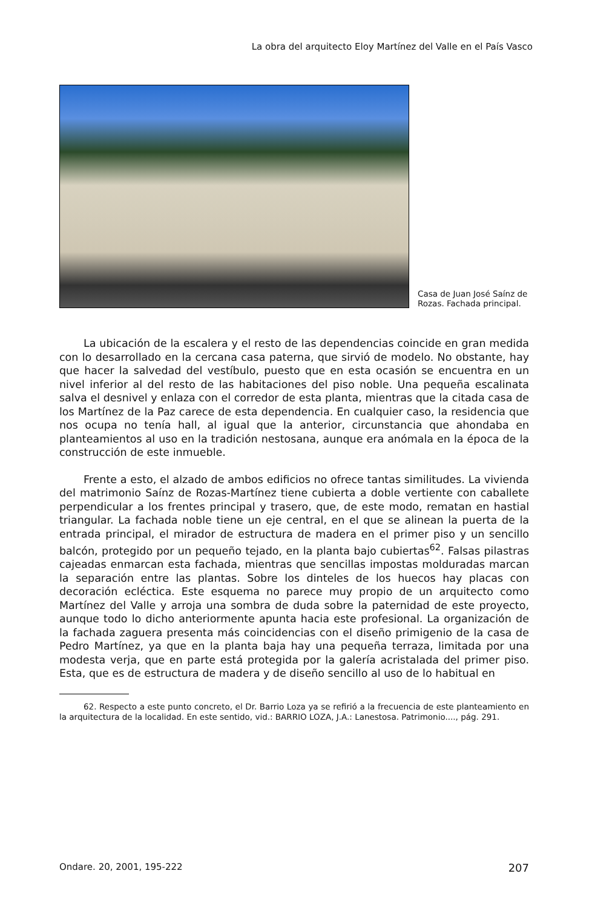La obra del arquitecto Eloy Martínez del Valle en el País Vasco
Casa de Juan José Saínz de Rozas. Fachada principal.
La ubicación de la escalera y el resto de las dependencias coincide en gran medida con lo desarrollado en la cercana casa paterna, que sirvió de modelo. No obstante, hay que hacer la salvedad del vestíbulo, puesto que en esta ocasión se encuentra en un nivel inferior al del resto de las habitaciones del piso noble. Una pequeña escalinata salva el desnivel y enlaza con el corredor de esta planta, mientras que la citada casa de los Martínez de la Paz carece de esta dependencia. En cualquier caso, la residencia que nos ocupa no tenía hall, al igual que la anterior, circunstancia que ahondaba en planteamientos al uso en la tradición nestosana, aunque era anómala en la época de la construcción de este inmueble.
Frente a esto, el alzado de ambos edificios no ofrece tantas similitudes. La vivienda del matrimonio Saínz de Rozas-Martínez tiene cubierta a doble vertiente con caballete perpendicular a los frentes principal y trasero, que, de este modo, rematan en hastial triangular. La fachada noble tiene un eje central, en el que se alinean la puerta de la entrada principal, el mirador de estructura de madera en el primer piso y un sencillo balcón, protegido por un pequeño tejado, en la planta bajo cubiertas<sup>62</sup>. Falsas pilastras cajeadas enmarcan esta fachada, mientras que sencillas impostas molduradas marcan la separación entre las plantas. Sobre los dinteles de los huecos hay placas con decoración ecléctica. Este esquema no parece muy propio de un arquitecto como Martínez del Valle y arroja una sombra de duda sobre la paternidad de este proyecto, aunque todo lo dicho anteriormente apunta hacia este profesional. La organización de la fachada zaguera presenta más coincidencias con el diseño primigenio de la casa de Pedro Martínez, ya que en la planta baja hay una pequeña terraza, limitada por una modesta verja, que en parte está protegida por la galería acristalada del primer piso. Esta, que es de estructura de madera y de diseño sencillo al uso de lo habitual en
62. Respecto a este punto concreto, el Dr. Barrio Loza ya se refirió a la frecuencia de este planteamiento en la arquitectura de la localidad. En este sentido, vid.: BARRIO LOZA, J.A.: Lanestosa. Patrimonio...., pág. 291.
Ondare. 20, 2001, 195-222 207